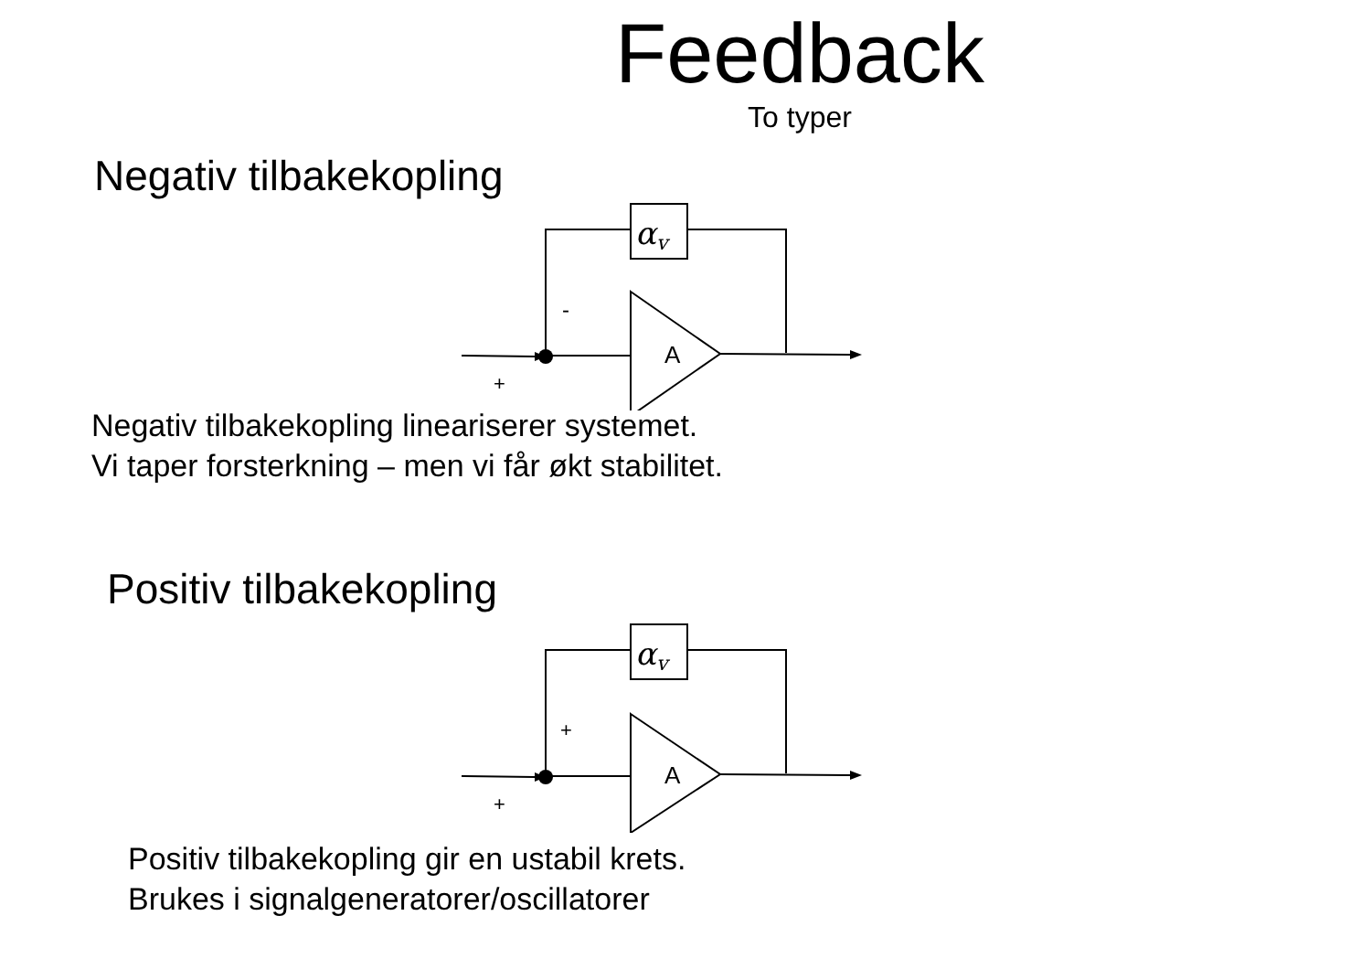Feedback
To typer
Negativ tilbakekopling
αv
A
-
+
Negativ tilbakekopling lineariserer systemet.
Vi taper forsterkning – men vi får økt stabilitet.
Positiv tilbakekopling
αv
A
+
+
Positiv tilbakekopling gir en ustabil krets.
Brukes i signalgeneratorer/oscillatorer